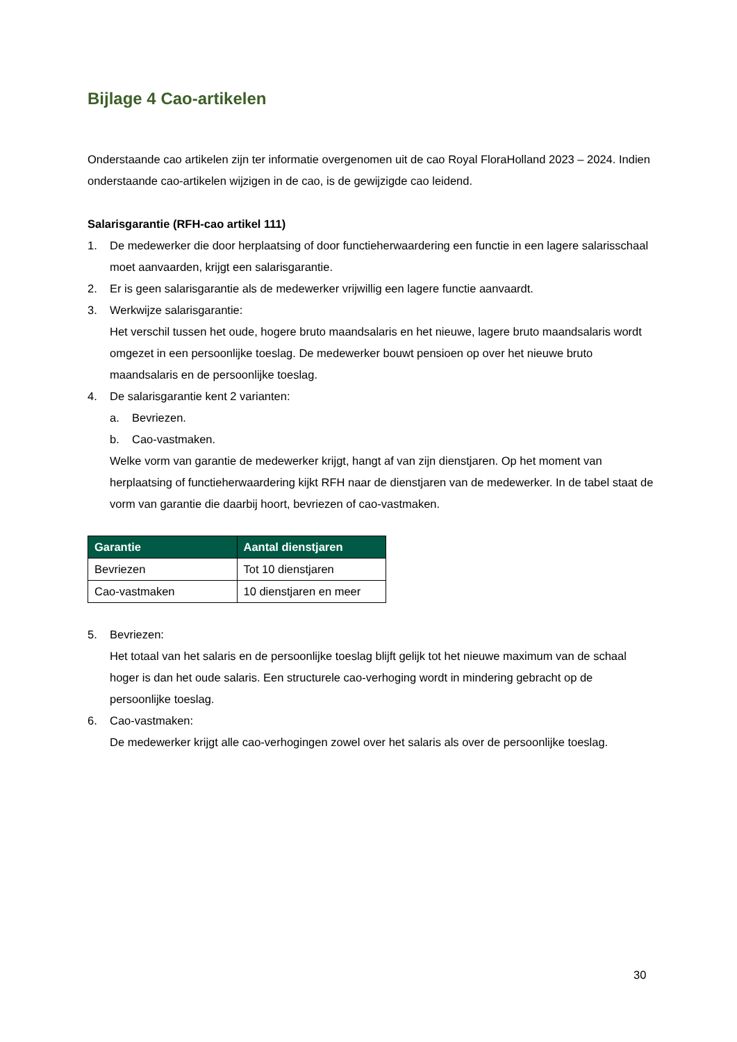Bijlage 4 Cao-artikelen
Onderstaande cao artikelen zijn ter informatie overgenomen uit de cao Royal FloraHolland 2023 – 2024. Indien onderstaande cao-artikelen wijzigen in de cao, is de gewijzigde cao leidend.
Salarisgarantie (RFH-cao artikel 111)
1. De medewerker die door herplaatsing of door functieherwaardering een functie in een lagere salarisschaal moet aanvaarden, krijgt een salarisgarantie.
2. Er is geen salarisgarantie als de medewerker vrijwillig een lagere functie aanvaardt.
3. Werkwijze salarisgarantie:
Het verschil tussen het oude, hogere bruto maandsalaris en het nieuwe, lagere bruto maandsalaris wordt omgezet in een persoonlijke toeslag. De medewerker bouwt pensioen op over het nieuwe bruto maandsalaris en de persoonlijke toeslag.
4. De salarisgarantie kent 2 varianten:
a. Bevriezen.
b. Cao-vastmaken.
Welke vorm van garantie de medewerker krijgt, hangt af van zijn dienstjaren. Op het moment van herplaatsing of functieherwaardering kijkt RFH naar de dienstjaren van de medewerker. In de tabel staat de vorm van garantie die daarbij hoort, bevriezen of cao-vastmaken.
| Garantie | Aantal dienstjaren |
| --- | --- |
| Bevriezen | Tot 10 dienstjaren |
| Cao-vastmaken | 10 dienstjaren en meer |
5. Bevriezen:
Het totaal van het salaris en de persoonlijke toeslag blijft gelijk tot het nieuwe maximum van de schaal hoger is dan het oude salaris. Een structurele cao-verhoging wordt in mindering gebracht op de persoonlijke toeslag.
6. Cao-vastmaken:
De medewerker krijgt alle cao-verhogingen zowel over het salaris als over de persoonlijke toeslag.
30